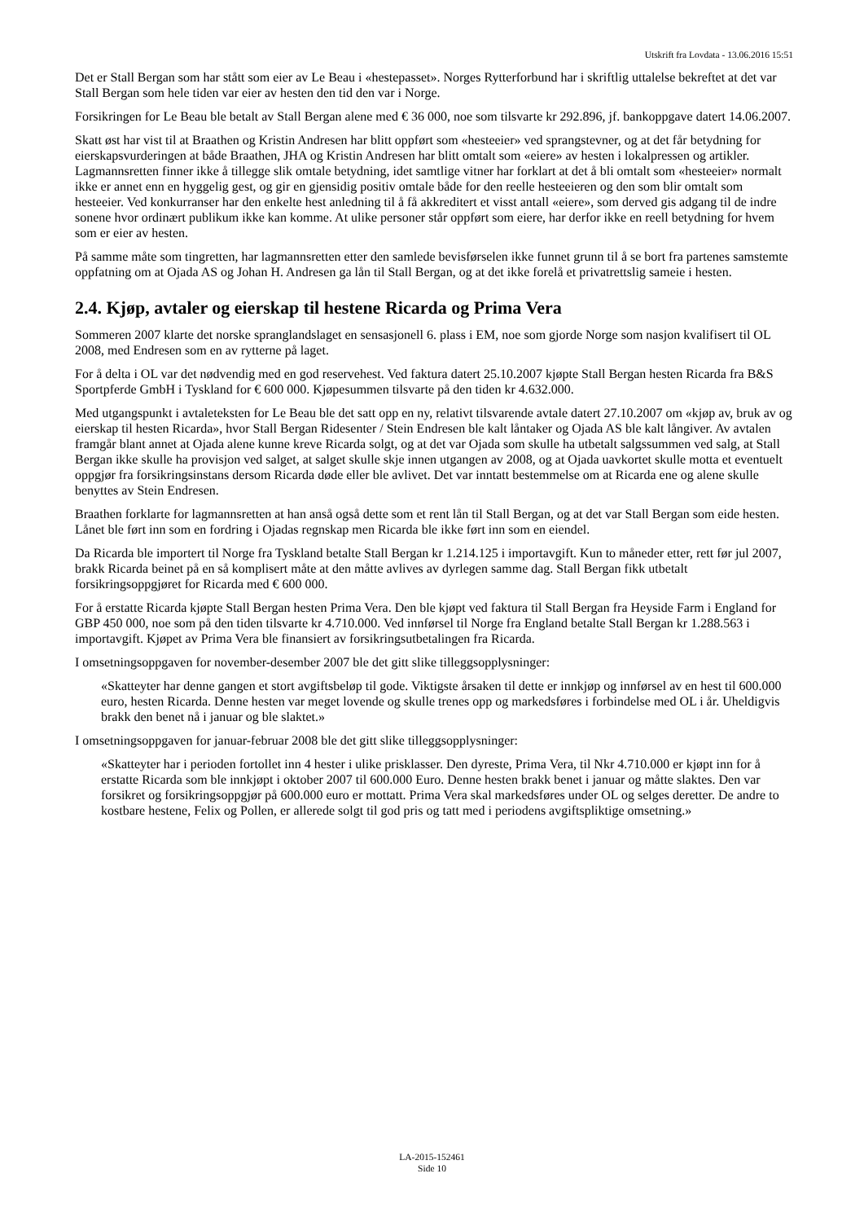Utskrift fra Lovdata - 13.06.2016 15:51
Det er Stall Bergan som har stått som eier av Le Beau i «hestepasset». Norges Rytterforbund har i skriftlig uttalelse bekreftet at det var Stall Bergan som hele tiden var eier av hesten den tid den var i Norge.
Forsikringen for Le Beau ble betalt av Stall Bergan alene med € 36 000, noe som tilsvarte kr 292.896, jf. bankoppgave datert 14.06.2007.
Skatt øst har vist til at Braathen og Kristin Andresen har blitt oppført som «hesteeier» ved sprangstevner, og at det får betydning for eierskapsvurderingen at både Braathen, JHA og Kristin Andresen har blitt omtalt som «eiere» av hesten i lokalpressen og artikler. Lagmannsretten finner ikke å tillegge slik omtale betydning, idet samtlige vitner har forklart at det å bli omtalt som «hesteeier» normalt ikke er annet enn en hyggelig gest, og gir en gjensidig positiv omtale både for den reelle hesteeieren og den som blir omtalt som hesteeier. Ved konkurranser har den enkelte hest anledning til å få akkreditert et visst antall «eiere», som derved gis adgang til de indre sonene hvor ordinært publikum ikke kan komme. At ulike personer står oppført som eiere, har derfor ikke en reell betydning for hvem som er eier av hesten.
På samme måte som tingretten, har lagmannsretten etter den samlede bevisførselen ikke funnet grunn til å se bort fra partenes samstemte oppfatning om at Ojada AS og Johan H. Andresen ga lån til Stall Bergan, og at det ikke forelå et privatrettslig sameie i hesten.
2.4. Kjøp, avtaler og eierskap til hestene Ricarda og Prima Vera
Sommeren 2007 klarte det norske spranglandslaget en sensasjonell 6. plass i EM, noe som gjorde Norge som nasjon kvalifisert til OL 2008, med Endresen som en av rytterne på laget.
For å delta i OL var det nødvendig med en god reservehest. Ved faktura datert 25.10.2007 kjøpte Stall Bergan hesten Ricarda fra B&S Sportpferde GmbH i Tyskland for € 600 000. Kjøpesummen tilsvarte på den tiden kr 4.632.000.
Med utgangspunkt i avtaleteksten for Le Beau ble det satt opp en ny, relativt tilsvarende avtale datert 27.10.2007 om «kjøp av, bruk av og eierskap til hesten Ricarda», hvor Stall Bergan Ridesenter / Stein Endresen ble kalt låntaker og Ojada AS ble kalt långiver. Av avtalen framgår blant annet at Ojada alene kunne kreve Ricarda solgt, og at det var Ojada som skulle ha utbetalt salgssummen ved salg, at Stall Bergan ikke skulle ha provisjon ved salget, at salget skulle skje innen utgangen av 2008, og at Ojada uavkortet skulle motta et eventuelt oppgjør fra forsikringsinstans dersom Ricarda døde eller ble avlivet. Det var inntatt bestemmelse om at Ricarda ene og alene skulle benyttes av Stein Endresen.
Braathen forklarte for lagmannsretten at han anså også dette som et rent lån til Stall Bergan, og at det var Stall Bergan som eide hesten. Lånet ble ført inn som en fordring i Ojadas regnskap men Ricarda ble ikke ført inn som en eiendel.
Da Ricarda ble importert til Norge fra Tyskland betalte Stall Bergan kr 1.214.125 i importavgift. Kun to måneder etter, rett før jul 2007, brakk Ricarda beinet på en så komplisert måte at den måtte avlives av dyrlegen samme dag. Stall Bergan fikk utbetalt forsikringsoppgjøret for Ricarda med € 600 000.
For å erstatte Ricarda kjøpte Stall Bergan hesten Prima Vera. Den ble kjøpt ved faktura til Stall Bergan fra Heyside Farm i England for GBP 450 000, noe som på den tiden tilsvarte kr 4.710.000. Ved innførsel til Norge fra England betalte Stall Bergan kr 1.288.563 i importavgift. Kjøpet av Prima Vera ble finansiert av forsikringsutbetalingen fra Ricarda.
I omsetningsoppgaven for november-desember 2007 ble det gitt slike tilleggsopplysninger:
«Skatteyter har denne gangen et stort avgiftsbeløp til gode. Viktigste årsaken til dette er innkjøp og innførsel av en hest til 600.000 euro, hesten Ricarda. Denne hesten var meget lovende og skulle trenes opp og markedsføres i forbindelse med OL i år. Uheldigvis brakk den benet nå i januar og ble slaktet.»
I omsetningsoppgaven for januar-februar 2008 ble det gitt slike tilleggsopplysninger:
«Skatteyter har i perioden fortollet inn 4 hester i ulike prisklasser. Den dyreste, Prima Vera, til Nkr 4.710.000 er kjøpt inn for å erstatte Ricarda som ble innkjøpt i oktober 2007 til 600.000 Euro. Denne hesten brakk benet i januar og måtte slaktes. Den var forsikret og forsikringsoppgjør på 600.000 euro er mottatt. Prima Vera skal markedsføres under OL og selges deretter. De andre to kostbare hestene, Felix og Pollen, er allerede solgt til god pris og tatt med i periodens avgiftspliktige omsetning.»
LA-2015-152461
Side 10